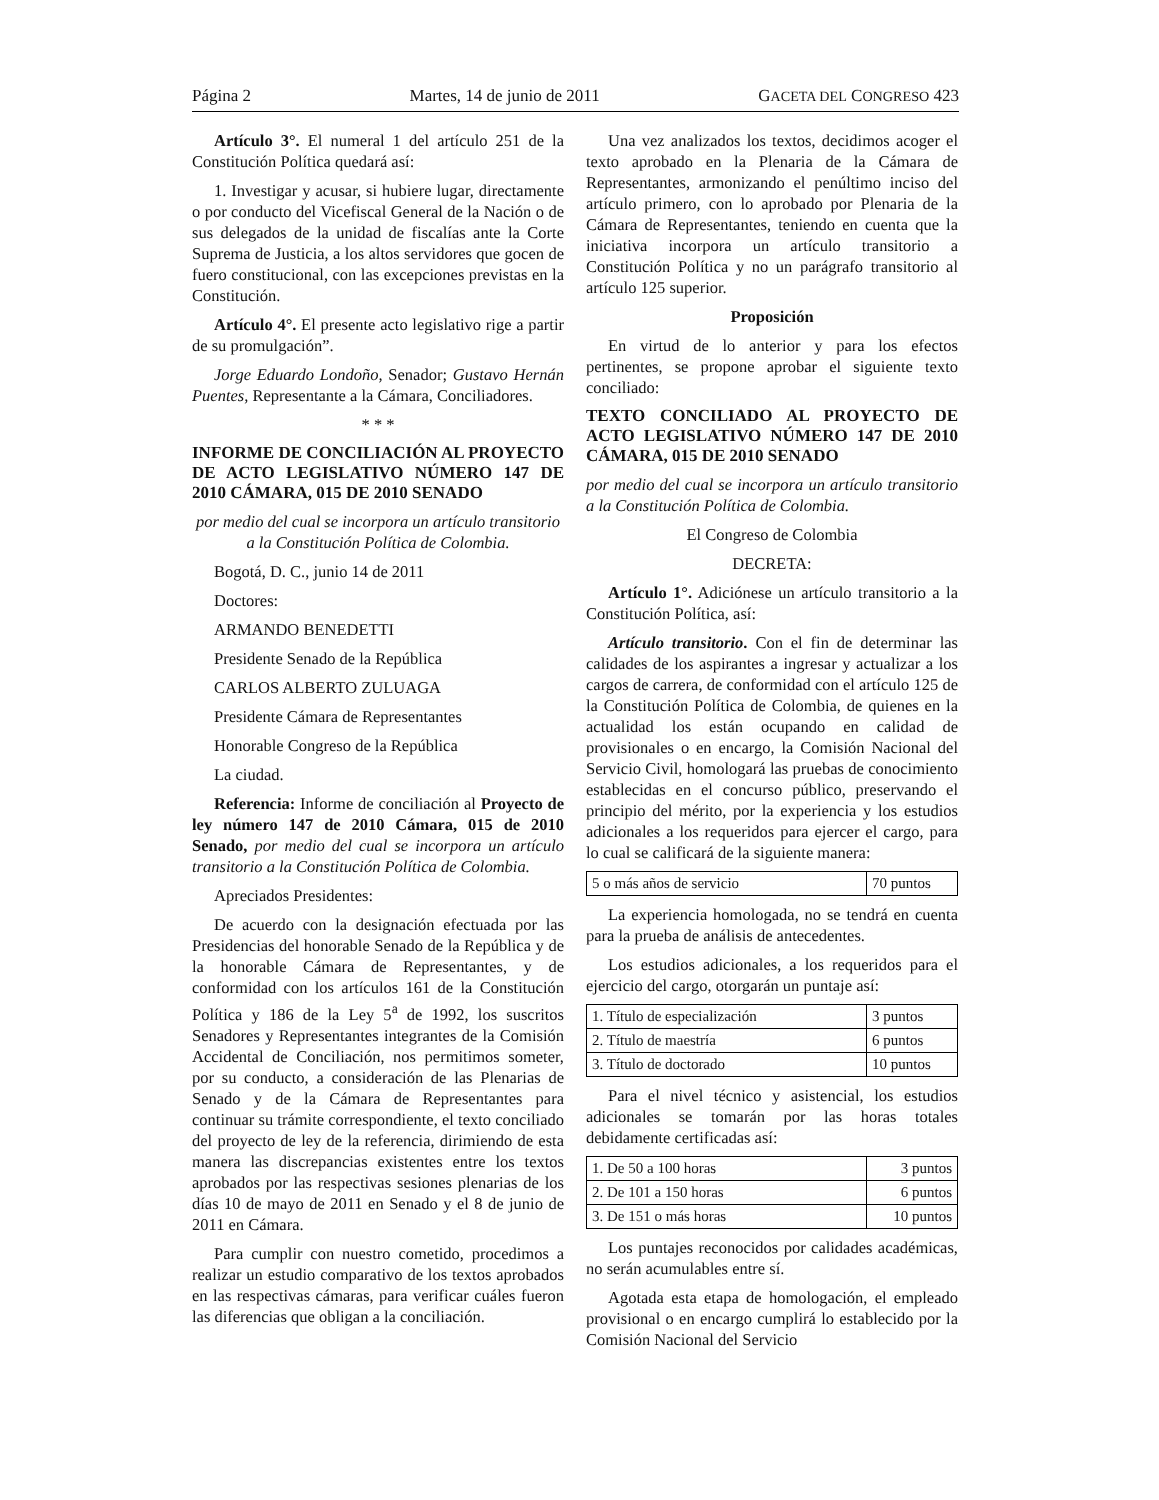Página 2 Martes, 14 de junio de 2011 GACETA DEL CONGRESO 423
Artículo 3°. El numeral 1 del artículo 251 de la Constitución Política quedará así:
1. Investigar y acusar, si hubiere lugar, directamente o por conducto del Vicefiscal General de la Nación o de sus delegados de la unidad de fiscalías ante la Corte Suprema de Justicia, a los altos servidores que gocen de fuero constitucional, con las excepciones previstas en la Constitución.
Artículo 4°. El presente acto legislativo rige a partir de su promulgación”.
Jorge Eduardo Londoño, Senador; Gustavo Hernán Puentes, Representante a la Cámara, Conciliadores.
* * *
INFORME DE CONCILIACIÓN AL PROYECTO DE ACTO LEGISLATIVO NÚMERO 147 DE 2010 CÁMARA, 015 DE 2010 SENADO
por medio del cual se incorpora un artículo transitorio a la Constitución Política de Colombia.
Bogotá, D. C., junio 14 de 2011
Doctores:
ARMANDO BENEDETTI
Presidente Senado de la República
CARLOS ALBERTO ZULUAGA
Presidente Cámara de Representantes
Honorable Congreso de la República
La ciudad.
Referencia: Informe de conciliación al Proyecto de ley número 147 de 2010 Cámara, 015 de 2010 Senado, por medio del cual se incorpora un artículo transitorio a la Constitución Política de Colombia.
Apreciados Presidentes:
De acuerdo con la designación efectuada por las Presidencias del honorable Senado de la República y de la honorable Cámara de Representantes, y de conformidad con los artículos 161 de la Constitución Política y 186 de la Ley 5<sup>a</sup> de 1992, los suscritos Senadores y Representantes integrantes de la Comisión Accidental de Conciliación, nos permitimos someter, por su conducto, a consideración de las Plenarias de Senado y de la Cámara de Representantes para continuar su trámite correspondiente, el texto conciliado del proyecto de ley de la referencia, dirimiendo de esta manera las discrepancias existentes entre los textos aprobados por las respectivas sesiones plenarias de los días 10 de mayo de 2011 en Senado y el 8 de junio de 2011 en Cámara.
Para cumplir con nuestro cometido, procedimos a realizar un estudio comparativo de los textos aprobados en las respectivas cámaras, para verificar cuáles fueron las diferencias que obligan a la conciliación.
Una vez analizados los textos, decidimos acoger el texto aprobado en la Plenaria de la Cámara de Representantes, armonizando el penúltimo inciso del artículo primero, con lo aprobado por Plenaria de la Cámara de Representantes, teniendo en cuenta que la iniciativa incorpora un artículo transitorio a Constitución Política y no un parágrafo transitorio al artículo 125 superior.
Proposición
En virtud de lo anterior y para los efectos pertinentes, se propone aprobar el siguiente texto conciliado:
TEXTO CONCILIADO AL PROYECTO DE ACTO LEGISLATIVO NÚMERO 147 DE 2010 CÁMARA, 015 DE 2010 SENADO
por medio del cual se incorpora un artículo transitorio a la Constitución Política de Colombia.
El Congreso de Colombia
DECRETA:
Artículo 1°. Adiciónese un artículo transitorio a la Constitución Política, así:
Artículo transitorio. Con el fin de determinar las calidades de los aspirantes a ingresar y actualizar a los cargos de carrera, de conformidad con el artículo 125 de la Constitución Política de Colombia, de quienes en la actualidad los están ocupando en calidad de provisionales o en encargo, la Comisión Nacional del Servicio Civil, homologará las pruebas de conocimiento establecidas en el concurso público, preservando el principio del mérito, por la experiencia y los estudios adicionales a los requeridos para ejercer el cargo, para lo cual se calificará de la siguiente manera:
| 5 o más años de servicio | 70 puntos |
La experiencia homologada, no se tendrá en cuenta para la prueba de análisis de antecedentes.
Los estudios adicionales, a los requeridos para el ejercicio del cargo, otorgarán un puntaje así:
| 1. Título de especialización | 3 puntos |
| 2. Título de maestría | 6 puntos |
| 3. Título de doctorado | 10 puntos |
Para el nivel técnico y asistencial, los estudios adicionales se tomarán por las horas totales debidamente certificadas así:
| 1. De 50 a 100 horas | 3 puntos |
| 2. De 101 a 150 horas | 6 puntos |
| 3. De 151 o más horas | 10 puntos |
Los puntajes reconocidos por calidades académicas, no serán acumulables entre sí.
Agotada esta etapa de homologación, el empleado provisional o en encargo cumplirá lo establecido por la Comisión Nacional del Servicio